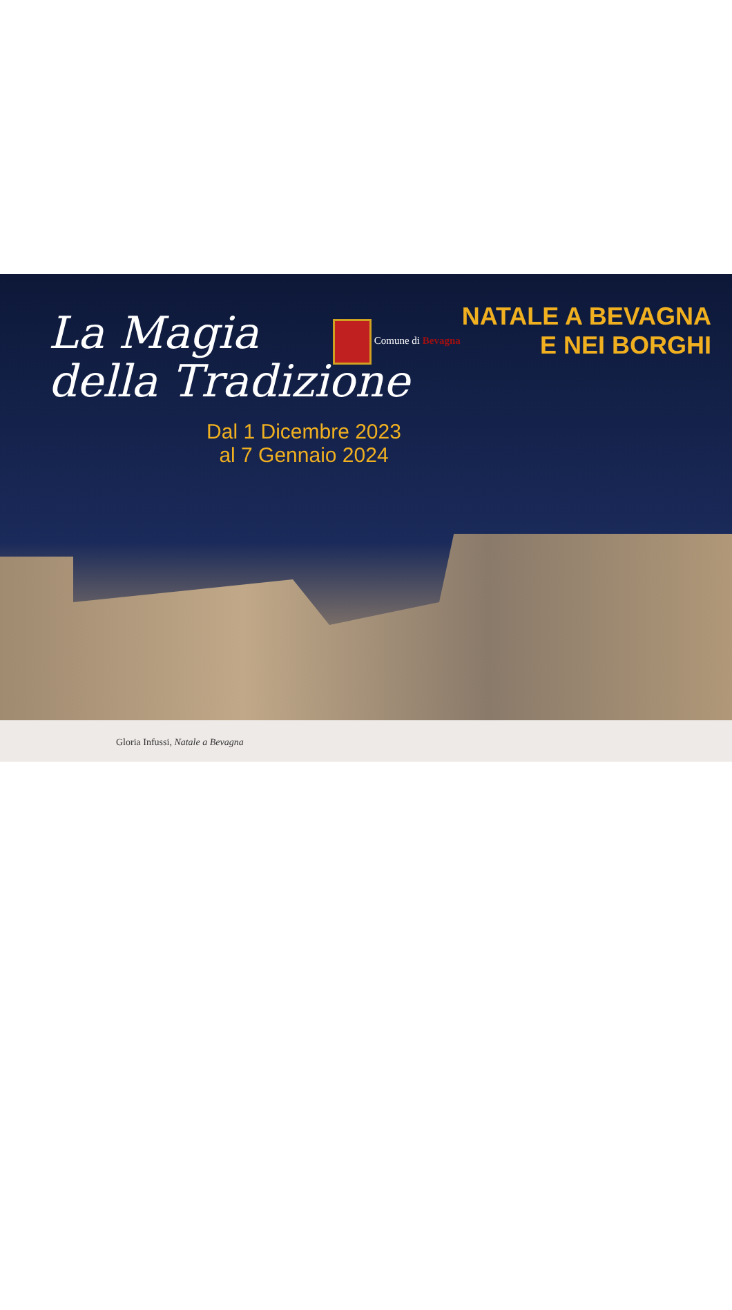La Magia
della Tradizione
Comune di Bevagna
NATALE A BEVAGNA
E NEI BORGHI
Dal 1 Dicembre 2023
al 7 Gennaio 2024
Gloria Infussi, Natale a Bevagna